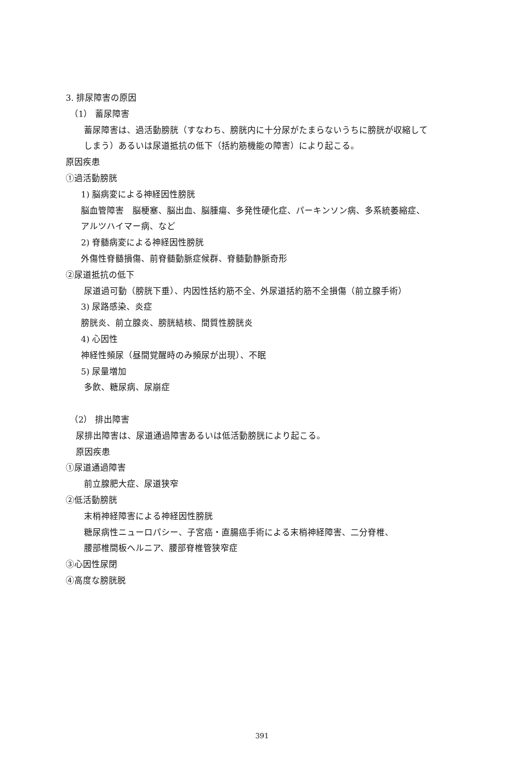3. 排尿障害の原因
（1） 蓄尿障害
蓄尿障害は、過活動膀胱（すなわち、膀胱内に十分尿がたまらないうちに膀胱が収縮して
しまう）あるいは尿道抵抗の低下（括約筋機能の障害）により起こる。
原因疾患
①過活動膀胱
1) 脳病変による神経因性膀胱
脳血管障害　脳梗塞、脳出血、脳腫瘍、多発性硬化症、パーキンソン病、多系統萎縮症、
アルツハイマー病、など
2) 脊髄病変による神経因性膀胱
外傷性脊髄損傷、前脊髄動脈症候群、脊髄動静脈奇形
②尿道抵抗の低下
尿道過可動（膀胱下垂）、内因性括約筋不全、外尿道括約筋不全損傷（前立腺手術）
3) 尿路感染、炎症
膀胱炎、前立腺炎、膀胱結核、間質性膀胱炎
4) 心因性
神経性頻尿（昼間覚醒時のみ頻尿が出現）、不眠
5) 尿量増加
多飲、糖尿病、尿崩症
（2） 排出障害
尿排出障害は、尿道通過障害あるいは低活動膀胱により起こる。
原因疾患
①尿道通過障害
前立腺肥大症、尿道狭窄
②低活動膀胱
末梢神経障害による神経因性膀胱
糖尿病性ニューロパシー、子宮癌・直腸癌手術による末梢神経障害、二分脊椎、
腰部椎間板ヘルニア、腰部脊椎管狭窄症
③心因性尿閉
④高度な膀胱脱
391